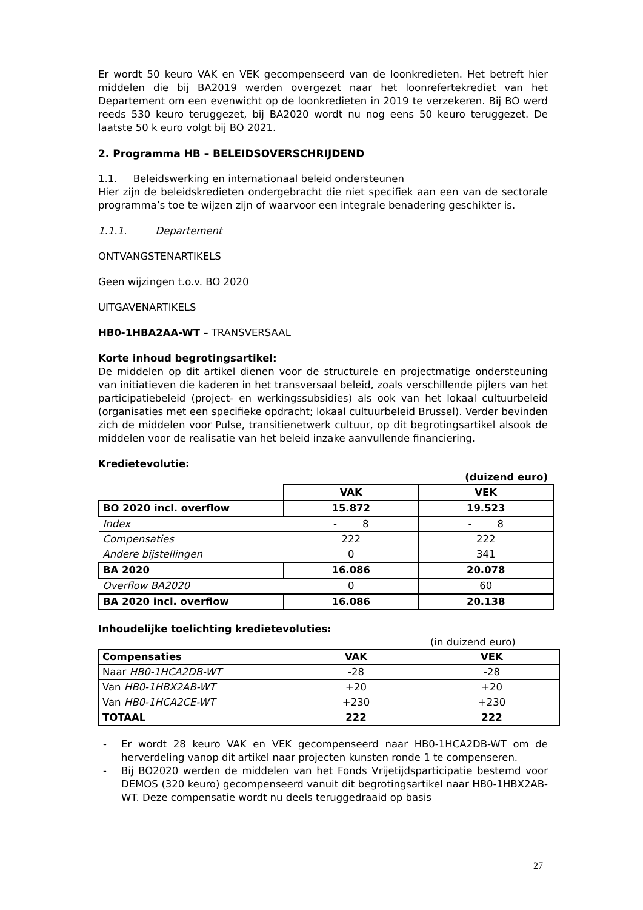Er wordt 50 keuro VAK en VEK gecompenseerd van de loonkredieten. Het betreft hier middelen die bij BA2019 werden overgezet naar het loonrefertekrediet van het Departement om een evenwicht op de loonkredieten in 2019 te verzekeren. Bij BO werd reeds 530 keuro teruggezet, bij BA2020 wordt nu nog eens 50 keuro teruggezet. De laatste 50 k euro volgt bij BO 2021.
2. Programma HB – BELEIDSOVERSCHRIJDEND
1.1. Beleidswerking en internationaal beleid ondersteunen
Hier zijn de beleidskredieten ondergebracht die niet specifiek aan een van de sectorale programma’s toe te wijzen zijn of waarvoor een integrale benadering geschikter is.
1.1.1. Departement
ONTVANGSTENARTIKELS
Geen wijzingen t.o.v. BO 2020
UITGAVENARTIKELS
HB0-1HBA2AA-WT – TRANSVERSAAL
Korte inhoud begrotingsartikel:
De middelen op dit artikel dienen voor de structurele en projectmatige ondersteuning van initiatieven die kaderen in het transversaal beleid, zoals verschillende pijlers van het participatiebeleid (project- en werkingssubsidies) als ook van het lokaal cultuurbeleid (organisaties met een specifieke opdracht; lokaal cultuurbeleid Brussel). Verder bevinden zich de middelen voor Pulse, transitienetwerk cultuur, op dit begrotingsartikel alsook de middelen voor de realisatie van het beleid inzake aanvullende financiering.
Kredietevolutie:
(duizend euro)
| | VAK | VEK |
| BO 2020 incl. overflow | 15.872 | 19.523 |
| Index | - 8 | - 8 |
| Compensaties | 222 | 222 |
| Andere bijstellingen | 0 | 341 |
| BA 2020 | 16.086 | 20.078 |
| Overflow BA2020 | 0 | 60 |
| BA 2020 incl. overflow | 16.086 | 20.138 |
Inhoudelijke toelichting kredietevoluties:
(in duizend euro)
| Compensaties | VAK | VEK |
| --- | --- | --- |
| Naar HB0-1HCA2DB-WT | -28 | -28 |
| Van HB0-1HBX2AB-WT | +20 | +20 |
| Van HB0-1HCA2CE-WT | +230 | +230 |
| TOTAAL | 222 | 222 |
- Er wordt 28 keuro VAK en VEK gecompenseerd naar HB0-1HCA2DB-WT om de herverdeling vanop dit artikel naar projecten kunsten ronde 1 te compenseren.
- Bij BO2020 werden de middelen van het Fonds Vrijetijdsparticipatie bestemd voor DEMOS (320 keuro) gecompenseerd vanuit dit begrotingsartikel naar HB0-1HBX2AB-WT. Deze compensatie wordt nu deels teruggedraaid op basis
27